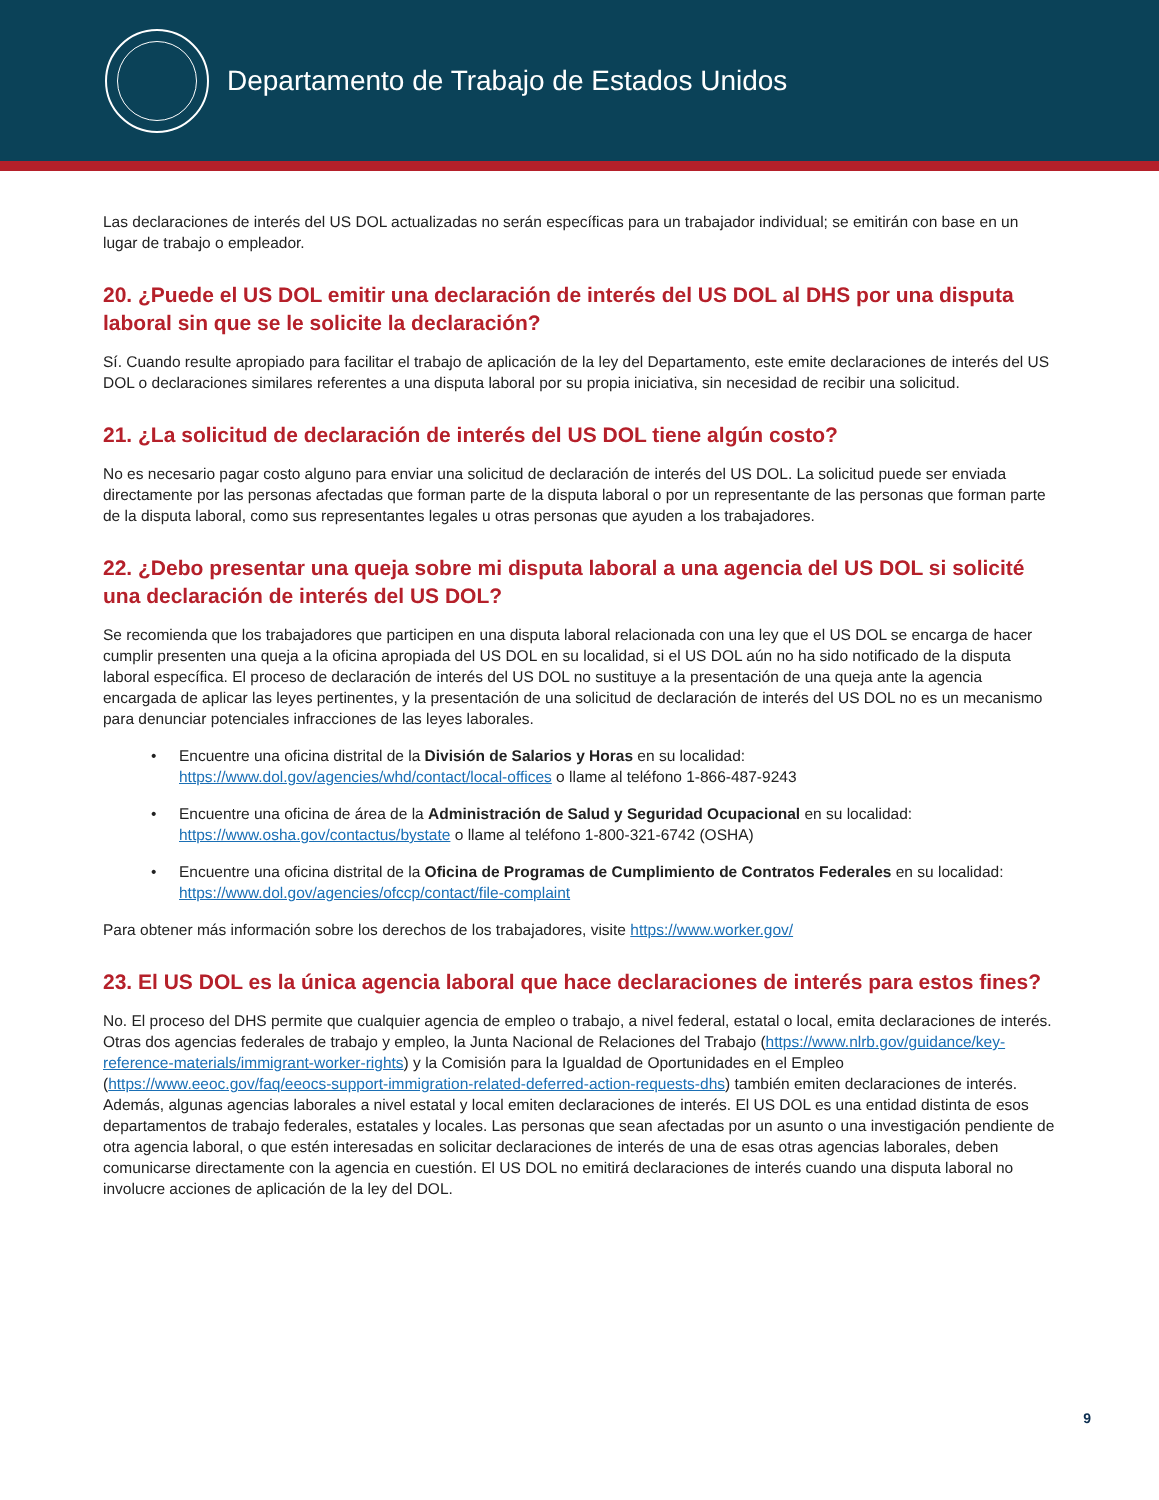Departamento de Trabajo de Estados Unidos
Las declaraciones de interés del US DOL actualizadas no serán específicas para un trabajador individual; se emitirán con base en un lugar de trabajo o empleador.
20. ¿Puede el US DOL emitir una declaración de interés del US DOL al DHS por una disputa laboral sin que se le solicite la declaración?
Sí. Cuando resulte apropiado para facilitar el trabajo de aplicación de la ley del Departamento, este emite declaraciones de interés del US DOL o declaraciones similares referentes a una disputa laboral por su propia iniciativa, sin necesidad de recibir una solicitud.
21. ¿La solicitud de declaración de interés del US DOL tiene algún costo?
No es necesario pagar costo alguno para enviar una solicitud de declaración de interés del US DOL. La solicitud puede ser enviada directamente por las personas afectadas que forman parte de la disputa laboral o por un representante de las personas que forman parte de la disputa laboral, como sus representantes legales u otras personas que ayuden a los trabajadores.
22. ¿Debo presentar una queja sobre mi disputa laboral a una agencia del US DOL si solicité una declaración de interés del US DOL?
Se recomienda que los trabajadores que participen en una disputa laboral relacionada con una ley que el US DOL se encarga de hacer cumplir presenten una queja a la oficina apropiada del US DOL en su localidad, si el US DOL aún no ha sido notificado de la disputa laboral específica. El proceso de declaración de interés del US DOL no sustituye a la presentación de una queja ante la agencia encargada de aplicar las leyes pertinentes, y la presentación de una solicitud de declaración de interés del US DOL no es un mecanismo para denunciar potenciales infracciones de las leyes laborales.
• Encuentre una oficina distrital de la División de Salarios y Horas en su localidad: https://www.dol.gov/agencies/whd/contact/local-offices o llame al teléfono 1-866-487-9243
• Encuentre una oficina de área de la Administración de Salud y Seguridad Ocupacional en su localidad: https://www.osha.gov/contactus/bystate o llame al teléfono 1-800-321-6742 (OSHA)
• Encuentre una oficina distrital de la Oficina de Programas de Cumplimiento de Contratos Federales en su localidad: https://www.dol.gov/agencies/ofccp/contact/file-complaint
Para obtener más información sobre los derechos de los trabajadores, visite https://www.worker.gov/
23. El US DOL es la única agencia laboral que hace declaraciones de interés para estos fines?
No. El proceso del DHS permite que cualquier agencia de empleo o trabajo, a nivel federal, estatal o local, emita declaraciones de interés. Otras dos agencias federales de trabajo y empleo, la Junta Nacional de Relaciones del Trabajo (https://www.nlrb.gov/guidance/key-reference-materials/immigrant-worker-rights) y la Comisión para la Igualdad de Oportunidades en el Empleo (https://www.eeoc.gov/faq/eeocs-support-immigration-related-deferred-action-requests-dhs) también emiten declaraciones de interés. Además, algunas agencias laborales a nivel estatal y local emiten declaraciones de interés. El US DOL es una entidad distinta de esos departamentos de trabajo federales, estatales y locales. Las personas que sean afectadas por un asunto o una investigación pendiente de otra agencia laboral, o que estén interesadas en solicitar declaraciones de interés de una de esas otras agencias laborales, deben comunicarse directamente con la agencia en cuestión. El US DOL no emitirá declaraciones de interés cuando una disputa laboral no involucre acciones de aplicación de la ley del DOL.
9